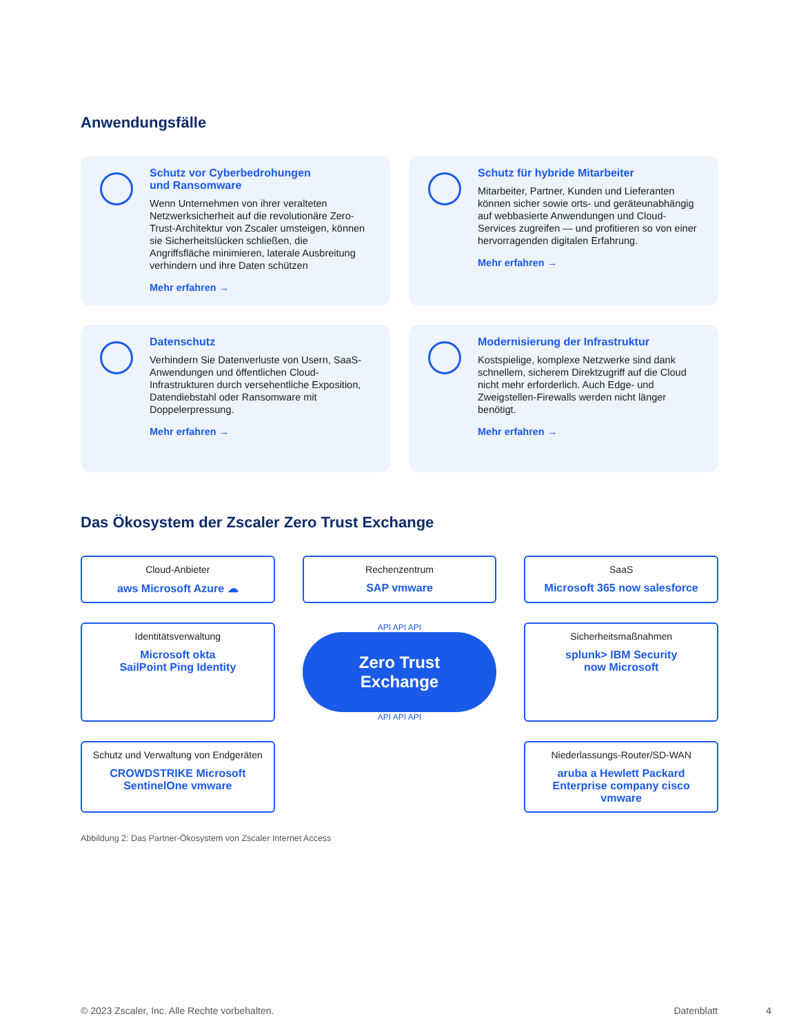Anwendungsfälle
Schutz vor Cyberbedrohungen
und Ransomware
Wenn Unternehmen von ihrer veralteten Netzwerksicherheit auf die revolutionäre Zero-Trust-Architektur von Zscaler umsteigen, können sie Sicherheitslücken schließen, die Angriffsfläche minimieren, laterale Ausbreitung verhindern und ihre Daten schützen
Mehr erfahren →
Schutz für hybride Mitarbeiter
Mitarbeiter, Partner, Kunden und Lieferanten können sicher sowie orts- und geräteunabhängig auf webbasierte Anwendungen und Cloud-Services zugreifen — und profitieren so von einer hervorragenden digitalen Erfahrung.
Mehr erfahren →
Datenschutz
Verhindern Sie Datenverluste von Usern, SaaS-Anwendungen und öffentlichen Cloud-Infrastrukturen durch versehentliche Exposition, Datendiebstahl oder Ransomware mit Doppelerpressung.
Mehr erfahren →
Modernisierung der Infrastruktur
Kostspielige, komplexe Netzwerke sind dank schnellem, sicherem Direktzugriff auf die Cloud nicht mehr erforderlich. Auch Edge- und Zweigstellen-Firewalls werden nicht länger benötigt.
Mehr erfahren →
Das Ökosystem der Zscaler Zero Trust Exchange
Cloud-Anbieter
aws Microsoft Azure ☁
Rechenzentrum
SAP vmware
SaaS
Microsoft 365 now salesforce
Identitätsverwaltung
Microsoft okta
SailPoint Ping Identity
API API API
Zero Trust
Exchange
API API API
Sicherheitsmaßnahmen
splunk> IBM Security
now Microsoft
Schutz und Verwaltung von Endgeräten
CROWDSTRIKE Microsoft
SentinelOne vmware
Niederlassungs-Router/SD-WAN
aruba a Hewlett Packard Enterprise company cisco vmware
Abbildung 2: Das Partner-Ökosystem von Zscaler Internet Access
© 2023 Zscaler, Inc. Alle Rechte vorbehalten. Datenblatt 4